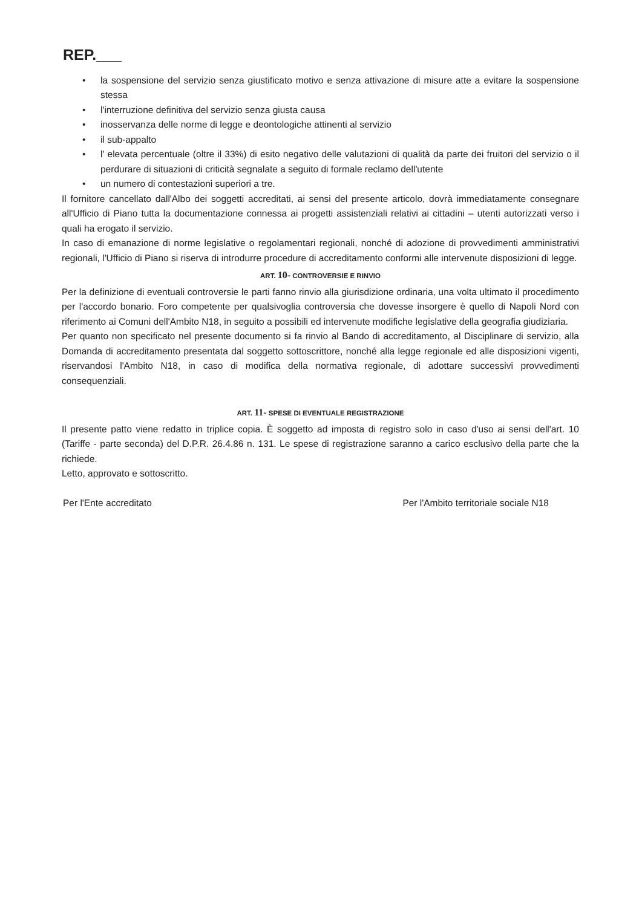REP.___
• la sospensione del servizio senza giustificato motivo e senza attivazione di misure atte a evitare la sospensione stessa
• l'interruzione definitiva del servizio senza giusta causa
• inosservanza delle norme di legge e deontologiche attinenti al servizio
• il sub-appalto
• l' elevata percentuale (oltre il 33%) di esito negativo delle valutazioni di qualità da parte dei fruitori del servizio o il perdurare di situazioni di criticità segnalate a seguito di formale reclamo dell'utente
• un numero di contestazioni superiori a tre.
Il fornitore cancellato dall'Albo dei soggetti accreditati, ai sensi del presente articolo, dovrà immediatamente consegnare all'Ufficio di Piano tutta la documentazione connessa ai progetti assistenziali relativi ai cittadini – utenti autorizzati verso i quali ha erogato il servizio.
In caso di emanazione di norme legislative o regolamentari regionali, nonché di adozione di provvedimenti amministrativi regionali, l'Ufficio di Piano si riserva di introdurre procedure di accreditamento conformi alle intervenute disposizioni di legge.
ART. 10- CONTROVERSIE E RINVIO
Per la definizione di eventuali controversie le parti fanno rinvio alla giurisdizione ordinaria, una volta ultimato il procedimento per l'accordo bonario. Foro competente per qualsivoglia controversia che dovesse insorgere è quello di Napoli Nord con riferimento ai Comuni dell'Ambito N18, in seguito a possibili ed intervenute modifiche legislative della geografia giudiziaria.
Per quanto non specificato nel presente documento si fa rinvio al Bando di accreditamento, al Disciplinare di servizio, alla Domanda di accreditamento presentata dal soggetto sottoscrittore, nonché alla legge regionale ed alle disposizioni vigenti, riservandosi l'Ambito N18, in caso di modifica della normativa regionale, di adottare successivi provvedimenti consequenziali.
ART. 11- SPESE DI EVENTUALE REGISTRAZIONE
Il presente patto viene redatto in triplice copia. È soggetto ad imposta di registro solo in caso d'uso ai sensi dell'art. 10 (Tariffe - parte seconda) del D.P.R. 26.4.86 n. 131. Le spese di registrazione saranno a carico esclusivo della parte che la richiede.
Letto, approvato e sottoscritto.
Per l'Ente accreditato Per l'Ambito territoriale sociale N18